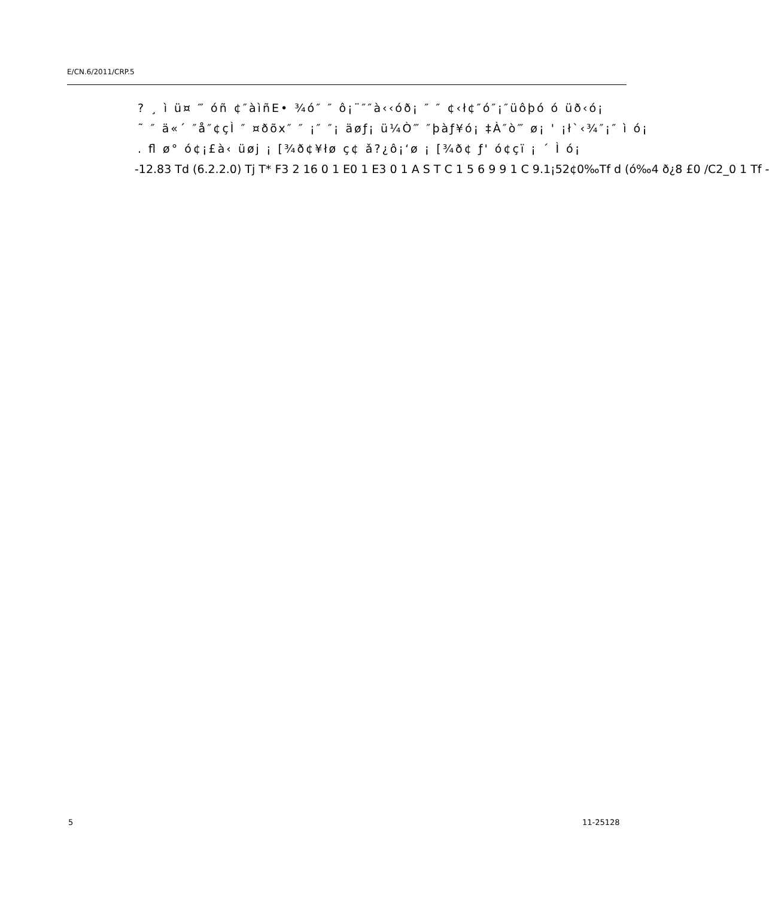E/CN.6/2011/CRP.5
? ¸ ì ü¤ ‴ óñ ¢″àìñE• ¾ó″ ″ ô¡¨″″à‹‹óð¡ ″ ″ ¢‹ł¢″ó″¡″üôþó ó üð‹ó¡
˜ ″ ä«´ ″å″¢çÌ ″ ¤ðõx″ ″ ¡″ ″¡ äøƒ¡ ü¼Ò‴ ″þàƒ¥ó¡ ‡À″ò‴ ø¡ ' ¡ł`‹¾″¡″ ì ó¡
. ﬂ ø° ó¢¡£à‹ üøj ¡ [¾ð¢¥łø ç¢ ǎ?¿ô¡‘ø ¡ [¾ð¢ ƒ' ó¢çï ¡ ´ Ì ó¡
-12.83 Td (6.2.2.0) Tj T* F3 2 16 0 1 E0 1 E3 0 1 A S T C 1 5 6 9 9 1 C 9.1¡52¢0‰Tf d (ó‰4 ð¿8 £0 /C2_0 1 Tf -
5 11-25128